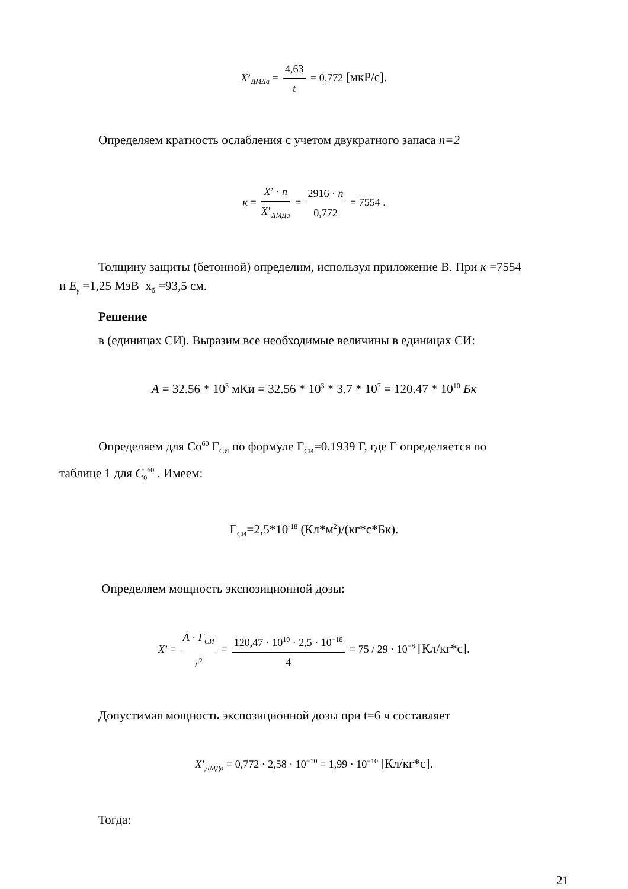X’<sub>ДМДа</sub> = 4,63 t = 0,772 [мкР/с].
Определяем кратность ослабления с учетом двукратного запаса n=2
κ = X’ · n X’<sub>ДМДа</sub> = 2916 · n 0,772 = 7554 .
Толщину защиты (бетонной) определим, используя приложение В. При κ =7554
и E<sub>γ</sub> =1,25 МэВ х<sub>б</sub> =93,5 см.
Решение
в (единицах СИ). Выразим все необходимые величины в единицах СИ:
A = 32.56 * 10<sup>3</sup> мКи = 32.56 * 10<sup>3</sup> * 3.7 * 10<sup>7</sup> = 120.47 * 10<sup>10</sup> Бк
Определяем для Со<sup>60</sup> Г<sub>СИ</sub> по формуле Г<sub>СИ</sub>=0.1939 Г, где Г определяется по
таблице 1 для C<sub>0</sub><sup>60</sup> . Имеем:
Г<sub>СИ</sub>=2,5*10<sup>-18</sup> (Кл*м<sup>2</sup>)/(кг*с*Бк).
Определяем мощность экспозиционной дозы:
X’ = A · Г<sub>СИ</sub> r<sup>2</sup> = 120,47 · 10<sup>10</sup> · 2,5 · 10<sup>−18</sup> 4 = 75 / 29 · 10<sup>−8</sup> [Кл/кг*с].
Допустимая мощность экспозиционной дозы при t=6 ч составляет
X’<sub>ДМДа</sub> = 0,772 · 2,58 · 10<sup>−10</sup> = 1,99 · 10<sup>−10</sup> [Кл/кг*с].
Тогда:
21